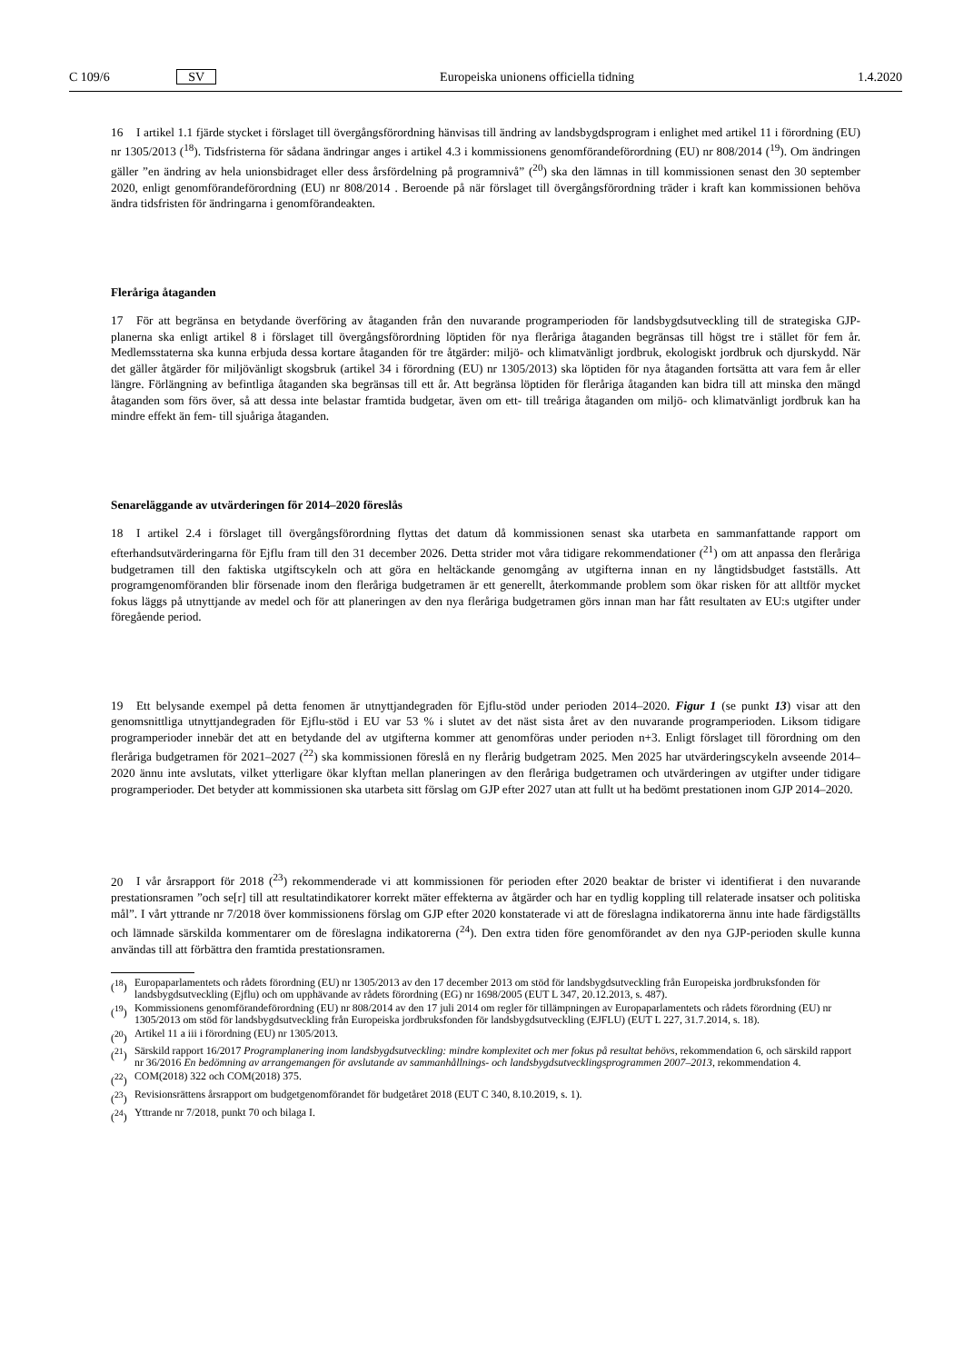C 109/6 SV Europeiska unionens officiella tidning 1.4.2020
16 I artikel 1.1 fjärde stycket i förslaget till övergångsförordning hänvisas till ändring av landsbygdsprogram i enlighet med artikel 11 i förordning (EU) nr 1305/2013 (<sup>18</sup>). Tidsfristerna för sådana ändringar anges i artikel 4.3 i kommissionens genomförandeförordning (EU) nr 808/2014 (<sup>19</sup>). Om ändringen gäller ”en ändring av hela unionsbidraget eller dess årsfördelning på programnivå” (<sup>20</sup>) ska den lämnas in till kommissionen senast den 30 september 2020, enligt genomförandeförordning (EU) nr 808/2014 . Beroende på när förslaget till övergångsförordning träder i kraft kan kommissionen behöva ändra tidsfristen för ändringarna i genomförandeakten.
Fleråriga åtaganden
17 För att begränsa en betydande överföring av åtaganden från den nuvarande programperioden för landsbygdsutveckling till de strategiska GJP-planerna ska enligt artikel 8 i förslaget till övergångsförordning löptiden för nya fleråriga åtaganden begränsas till högst tre i stället för fem år. Medlemsstaterna ska kunna erbjuda dessa kortare åtaganden för tre åtgärder: miljö- och klimatvänligt jordbruk, ekologiskt jordbruk och djurskydd. När det gäller åtgärder för miljövänligt skogsbruk (artikel 34 i förordning (EU) nr 1305/2013) ska löptiden för nya åtaganden fortsätta att vara fem år eller längre. Förlängning av befintliga åtaganden ska begränsas till ett år. Att begränsa löptiden för fleråriga åtaganden kan bidra till att minska den mängd åtaganden som förs över, så att dessa inte belastar framtida budgetar, även om ett- till treåriga åtaganden om miljö- och klimatvänligt jordbruk kan ha mindre effekt än fem- till sjuåriga åtaganden.
Senareläggande av utvärderingen för 2014–2020 föreslås
18 I artikel 2.4 i förslaget till övergångsförordning flyttas det datum då kommissionen senast ska utarbeta en sammanfattande rapport om efterhandsutvärderingarna för Ejflu fram till den 31 december 2026. Detta strider mot våra tidigare rekommendationer (<sup>21</sup>) om att anpassa den fleråriga budgetramen till den faktiska utgiftscykeln och att göra en heltäckande genomgång av utgifterna innan en ny långtidsbudget fastställs. Att programgenomföranden blir försenade inom den fleråriga budgetramen är ett generellt, återkommande problem som ökar risken för att alltför mycket fokus läggs på utnyttjande av medel och för att planeringen av den nya fleråriga budgetramen görs innan man har fått resultaten av EU:s utgifter under föregående period.
19 Ett belysande exempel på detta fenomen är utnyttjandegraden för Ejflu-stöd under perioden 2014–2020. Figur 1 (se punkt 13) visar att den genomsnittliga utnyttjandegraden för Ejflu-stöd i EU var 53 % i slutet av det näst sista året av den nuvarande programperioden. Liksom tidigare programperioder innebär det att en betydande del av utgifterna kommer att genomföras under perioden n+3. Enligt förslaget till förordning om den fleråriga budgetramen för 2021–2027 (<sup>22</sup>) ska kommissionen föreslå en ny flerårig budgetram 2025. Men 2025 har utvärderingscykeln avseende 2014–2020 ännu inte avslutats, vilket ytterligare ökar klyftan mellan planeringen av den fleråriga budgetramen och utvärderingen av utgifter under tidigare programperioder. Det betyder att kommissionen ska utarbeta sitt förslag om GJP efter 2027 utan att fullt ut ha bedömt prestationen inom GJP 2014–2020.
20 I vår årsrapport för 2018 (<sup>23</sup>) rekommenderade vi att kommissionen för perioden efter 2020 beaktar de brister vi identifierat i den nuvarande prestationsramen ”och se[r] till att resultatindikatorer korrekt mäter effekterna av åtgärder och har en tydlig koppling till relaterade insatser och politiska mål”. I vårt yttrande nr 7/2018 över kommissionens förslag om GJP efter 2020 konstaterade vi att de föreslagna indikatorerna ännu inte hade färdigställts och lämnade särskilda kommentarer om de föreslagna indikatorerna (<sup>24</sup>). Den extra tiden före genomförandet av den nya GJP-perioden skulle kunna användas till att förbättra den framtida prestationsramen.
(<sup>18</sup>) Europaparlamentets och rådets förordning (EU) nr 1305/2013 av den 17 december 2013 om stöd för landsbygdsutveckling från Europeiska jordbruksfonden för landsbygdsutveckling (Ejflu) och om upphävande av rådets förordning (EG) nr 1698/2005 (EUT L 347, 20.12.2013, s. 487).
(<sup>19</sup>) Kommissionens genomförandeförordning (EU) nr 808/2014 av den 17 juli 2014 om regler för tillämpningen av Europaparlamentets och rådets förordning (EU) nr 1305/2013 om stöd för landsbygdsutveckling från Europeiska jordbruksfonden för landsbygdsutveckling (EJFLU) (EUT L 227, 31.7.2014, s. 18).
(<sup>20</sup>) Artikel 11 a iii i förordning (EU) nr 1305/2013.
(<sup>21</sup>) Särskild rapport 16/2017 Programplanering inom landsbygdsutveckling: mindre komplexitet och mer fokus på resultat behövs, rekommendation 6, och särskild rapport nr 36/2016 En bedömning av arrangemangen för avslutande av sammanhållnings- och landsbygdsutvecklingsprogrammen 2007–2013, rekommendation 4.
(<sup>22</sup>) COM(2018) 322 och COM(2018) 375.
(<sup>23</sup>) Revisionsrättens årsrapport om budgetgenomförandet för budgetåret 2018 (EUT C 340, 8.10.2019, s. 1).
(<sup>24</sup>) Yttrande nr 7/2018, punkt 70 och bilaga I.